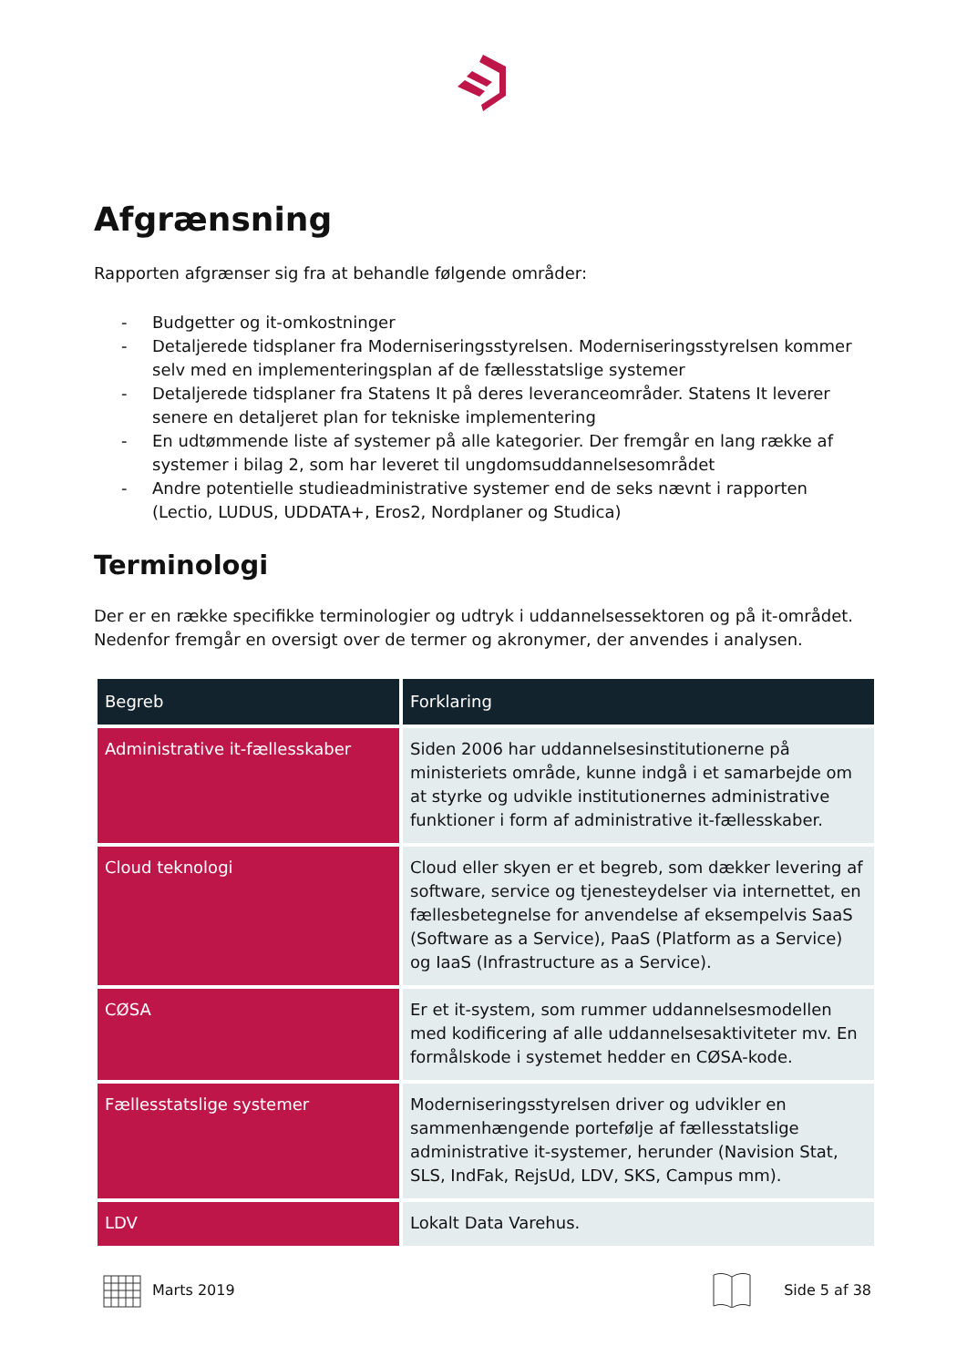Afgrænsning
Rapporten afgrænser sig fra at behandle følgende områder:
- Budgetter og it-omkostninger
- Detaljerede tidsplaner fra Moderniseringsstyrelsen. Moderniseringsstyrelsen kommer selv med en implementeringsplan af de fællesstatslige systemer
- Detaljerede tidsplaner fra Statens It på deres leveranceområder. Statens It leverer senere en detaljeret plan for tekniske implementering
- En udtømmende liste af systemer på alle kategorier. Der fremgår en lang række af systemer i bilag 2, som har leveret til ungdomsuddannelsesområdet
- Andre potentielle studieadministrative systemer end de seks nævnt i rapporten (Lectio, LUDUS, UDDATA+, Eros2, Nordplaner og Studica)
Terminologi
Der er en række specifikke terminologier og udtryk i uddannelsessektoren og på it-området. Nedenfor fremgår en oversigt over de termer og akronymer, der anvendes i analysen.
| Begreb | Forklaring |
| --- | --- |
| Administrative it-fællesskaber | Siden 2006 har uddannelsesinstitutionerne på ministeriets område, kunne indgå i et samarbejde om at styrke og udvikle institutionernes administrative funktioner i form af administrative it-fællesskaber. |
| Cloud teknologi | Cloud eller skyen er et begreb, som dækker levering af software, service og tjenesteydelser via internettet, en fællesbetegnelse for anvendelse af eksempelvis SaaS (Software as a Service), PaaS (Platform as a Service) og IaaS (Infrastructure as a Service). |
| CØSA | Er et it-system, som rummer uddannelsesmodellen med kodificering af alle uddannelsesaktiviteter mv. En formålskode i systemet hedder en CØSA-kode. |
| Fællesstatslige systemer | Moderniseringsstyrelsen driver og udvikler en sammenhængende portefølje af fællesstatslige administrative it-systemer, herunder (Navision Stat, SLS, IndFak, RejsUd, LDV, SKS, Campus mm). |
| LDV | Lokalt Data Varehus. |
Marts 2019 Side 5 af 38